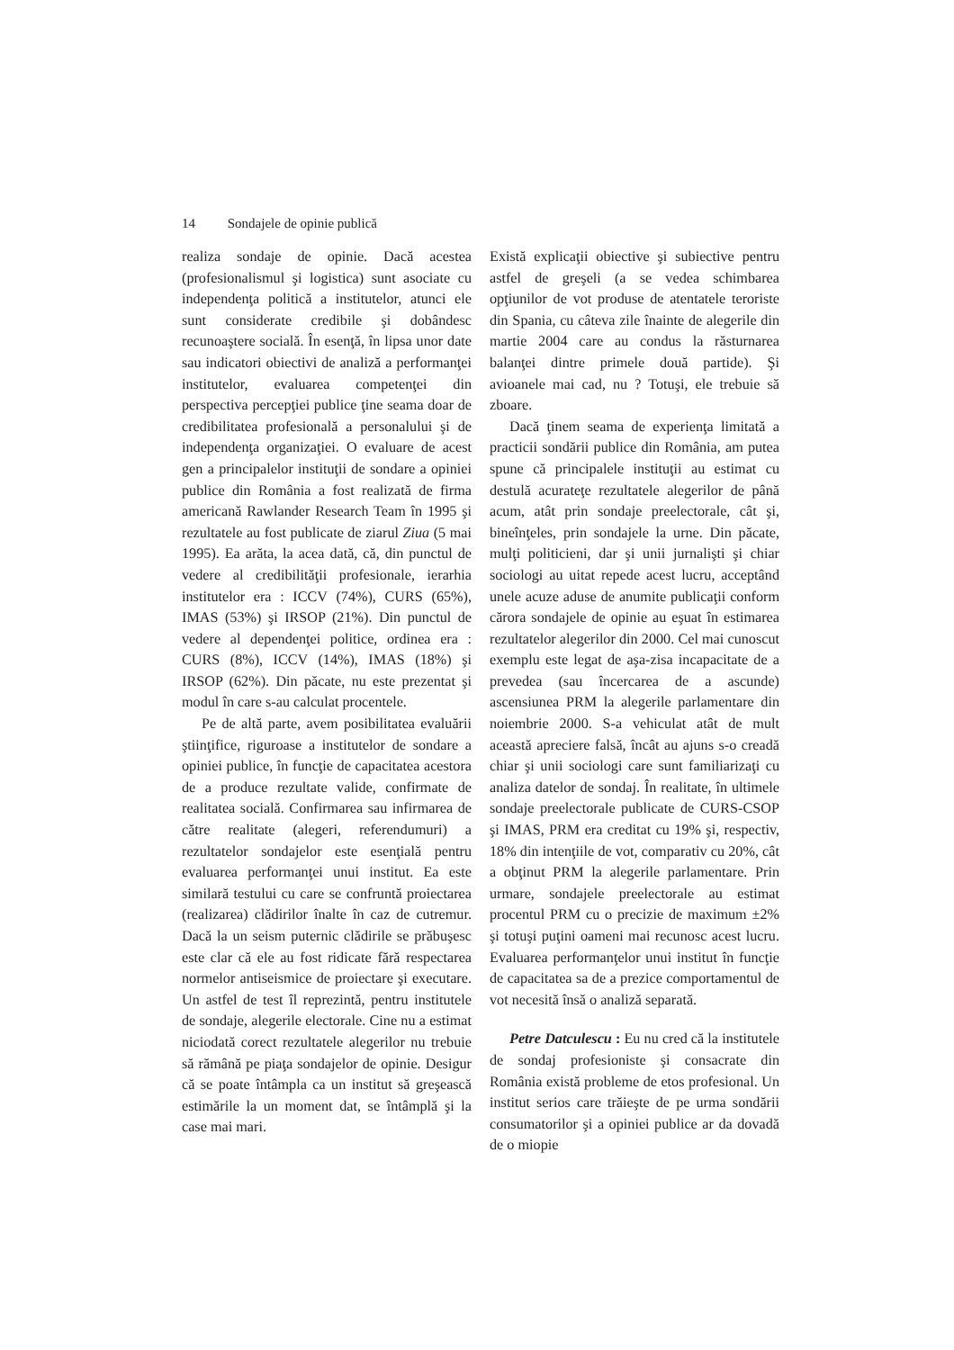14 Sondajele de opinie publică
realiza sondaje de opinie. Dacă acestea (profesionalismul şi logistica) sunt asociate cu independenţa politică a institutelor, atunci ele sunt considerate credibile şi dobândesc recunoaştere socială. În esenţă, în lipsa unor date sau indicatori obiectivi de analiză a performanţei institutelor, evaluarea competenţei din perspectiva percepţiei publice ţine seama doar de credibilitatea profesională a personalului şi de independenţa organizaţiei. O evaluare de acest gen a principalelor instituţii de sondare a opiniei publice din România a fost realizată de firma americană Rawlander Research Team în 1995 şi rezultatele au fost publicate de ziarul Ziua (5 mai 1995). Ea arăta, la acea dată, că, din punctul de vedere al credibilităţii profesionale, ierarhia institutelor era : ICCV (74%), CURS (65%), IMAS (53%) şi IRSOP (21%). Din punctul de vedere al dependenţei politice, ordinea era : CURS (8%), ICCV (14%), IMAS (18%) şi IRSOP (62%). Din păcate, nu este prezentat şi modul în care s-au calculat procentele.
Pe de altă parte, avem posibilitatea evaluării ştiinţifice, riguroase a institutelor de sondare a opiniei publice, în funcţie de capacitatea acestora de a produce rezultate valide, confirmate de realitatea socială. Confirmarea sau infirmarea de către realitate (alegeri, referendumuri) a rezultatelor sondajelor este esenţială pentru evaluarea performanţei unui institut. Ea este similară testului cu care se confruntă proiectarea (realizarea) clădirilor înalte în caz de cutremur. Dacă la un seism puternic clădirile se prăbuşesc este clar că ele au fost ridicate fără respectarea normelor antiseismice de proiectare şi executare. Un astfel de test îl reprezintă, pentru institutele de sondaje, alegerile electorale. Cine nu a estimat niciodată corect rezultatele alegerilor nu trebuie să rămână pe piaţa sondajelor de opinie. Desigur că se poate întâmpla ca un institut să greşească estimările la un moment dat, se întâmplă şi la case mai mari.
Există explicaţii obiective şi subiective pentru astfel de greşeli (a se vedea schimbarea opţiunilor de vot produse de atentatele teroriste din Spania, cu câteva zile înainte de alegerile din martie 2004 care au condus la răsturnarea balanţei dintre primele două partide). Şi avioanele mai cad, nu ? Totuşi, ele trebuie să zboare.
Dacă ţinem seama de experienţa limitată a practicii sondării publice din România, am putea spune că principalele instituţii au estimat cu destulă acurateţe rezultatele alegerilor de până acum, atât prin sondaje preelectorale, cât şi, bineînţeles, prin sondajele la urne. Din păcate, mulţi politicieni, dar şi unii jurnalişti şi chiar sociologi au uitat repede acest lucru, acceptând unele acuze aduse de anumite publicaţii conform cărora sondajele de opinie au eşuat în estimarea rezultatelor alegerilor din 2000. Cel mai cunoscut exemplu este legat de aşa-zisa incapacitate de a prevedea (sau încercarea de a ascunde) ascensiunea PRM la alegerile parlamentare din noiembrie 2000. S-a vehiculat atât de mult această apreciere falsă, încât au ajuns s-o creadă chiar şi unii sociologi care sunt familiarizaţi cu analiza datelor de sondaj. În realitate, în ultimele sondaje preelectorale publicate de CURS-CSOP şi IMAS, PRM era creditat cu 19% şi, respectiv, 18% din intenţiile de vot, comparativ cu 20%, cât a obţinut PRM la alegerile parlamentare. Prin urmare, sondajele preelectorale au estimat procentul PRM cu o precizie de maximum ±2% şi totuşi puţini oameni mai recunosc acest lucru. Evaluarea performanţelor unui institut în funcţie de capacitatea sa de a prezice comportamentul de vot necesită însă o analiză separată.
Petre Datculescu : Eu nu cred că la institutele de sondaj profesioniste şi consacrate din România există probleme de etos profesional. Un institut serios care trăieşte de pe urma sondării consumatorilor şi a opiniei publice ar da dovadă de o miopie